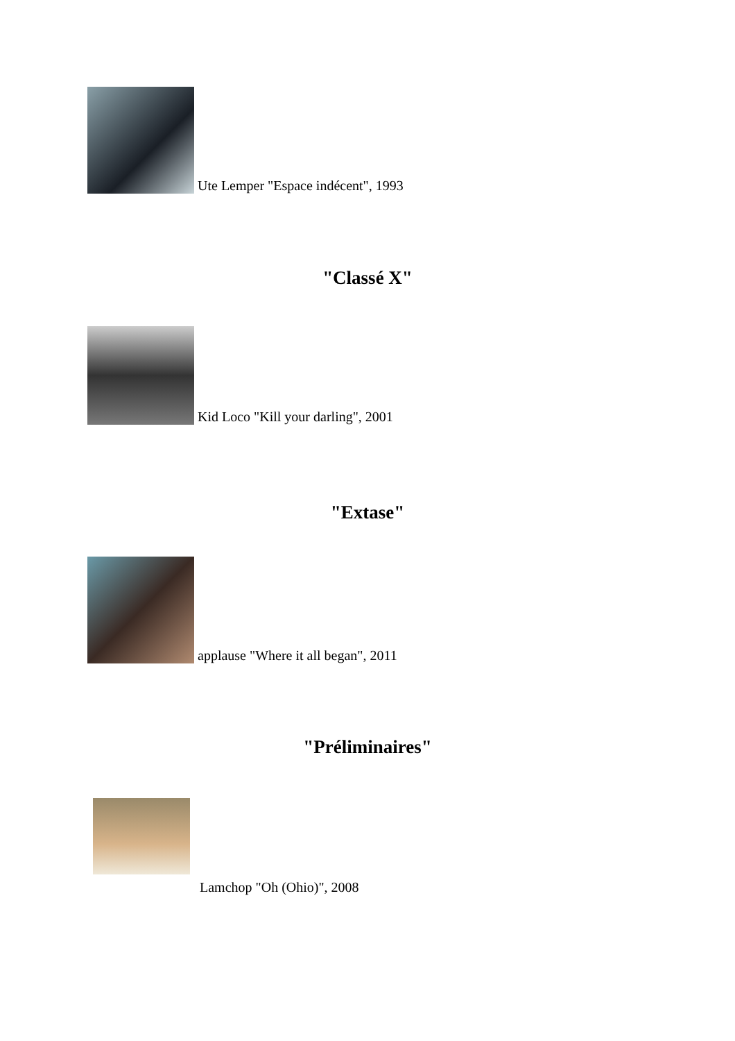Ute Lemper "Espace indécent", 1993
"Classé X"
Kid Loco "Kill your darling", 2001
"Extase"
applause "Where it all began", 2011
"Préliminaires"
Lamchop "Oh (Ohio)", 2008